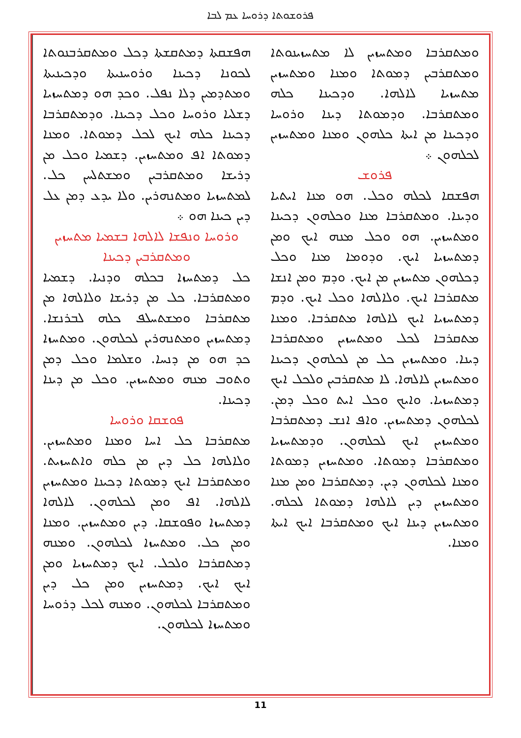ܦܪܘܫܘܬܐ ܕܪܘܚܐ ܥܡ ܠܒܐ
ܗܦܫܩܬܐ ܕܡܬܩܫܬܐ ܕܟܠ ܘܡܬܩܪܒܢܘܬܐ ܠܟܘܢܐ ܕܟܝܢܐ ܘܪܘܚܢܝܬܐ ܘܕܟܝܢܝܬܐ ܘܡܬܕܡܝܢ ܕܠܐ ܢܦܠ. ܘܟܕ ܗܘ ܕܡܬܚܙܝܐ ܕܫܠܝܐ ܘܪܘܚܐ ܘܟܠ ܕܟܝܢܐ. ܘܕܡܬܩܪܒܐ ܕܟܝܢܐ ܟܠܗ ܐܝܟ ܠܟܠ ܕܡܘܬܐ. ܘܡܢܐ ܕܡܘܬܐ ܐܦ ܘܡܬܚܙܝܢ. ܕܫܡܝܐ ܘܟܠ ܡܢ ܕܪܝܫܐ ܘܡܬܩܪܒܝܢ ܘܡܫܬܠܚܢ ܟܠ. ܠܡܬܚܙܝܐ ܘܡܬܢܗܪܝܢ. ܘܠܐ ܝܕܥ ܕܡܢ ܥܠ ܕܝܢ ܟܝܢܐ ܗܘ ܀
ܘܪܘܚܐ ܘܢܦܫܐ ܠܐܠܗܐ ܒܫܡܝܐ ܡܬܚܙܝܢ ܘܡܬܩܪܒܝܢ ܕܟܝܢܐ
ܟܠ ܕܡܬܚܙܐ ܒܟܠܗ ܘܕܢܝܐ. ܕܫܡܝܐ ܘܡܬܩܪܒܐ. ܟܠ ܡܢ ܕܪܝܫܐ ܘܠܐܠܗܐ ܡܢ ܡܬܩܪܒܐ ܘܡܫܬܚܠܦ ܟܠܗ ܠܒܪܢܫܐ. ܕܡܬܚܙܝܢ ܘܡܬܢܗܪܝܢ ܠܟܠܗܘܢ. ܘܡܬܚܙܐ ܟܕ ܗܘ ܡܢ ܕܢܚܐ. ܘܫܠܡܐ ܘܟܠ ܕܡܢ ܘܬܘܒ ܡܢܗ ܘܡܬܚܙܝܢ. ܘܟܠ ܡܢ ܕܝܢܐ ܕܟܝܢܐ.
ܦܘܫܩܐ ܘܪܘܚܐ
ܡܬܩܪܒܐ ܟܠ ܐܚܐ ܘܡܢܐ ܘܡܬܚܙܝܢ. ܘܠܐܠܗܐ ܟܠ ܕܝܢ ܡܢ ܟܠܗ ܘܐܬܚܙܝܬ. ܘܡܬܩܪܒܐ ܐܝܟ ܕܡܘܬܐ ܕܟܝܢܐ ܘܡܬܚܙܝܢ ܠܐܠܗܐ. ܐܦ ܘܡܢ ܠܟܠܗܘܢ. ܠܐܠܗܐ ܕܡܬܚܙܐ ܘܦܘܫܩܐ. ܕܝܢ ܘܡܬܚܙܝܢ. ܘܡܢܐ ܘܡܢ ܟܠ. ܘܡܬܚܙܐ ܠܟܠܗܘܢ. ܘܡܢܗ ܕܡܬܩܪܒܐ ܘܠܟܠ. ܐܝܟ ܕܡܬܚܙܝܐ ܘܡܢ ܐܝܟ ܐܝܟ. ܕܡܬܚܙܝܢ ܘܡܢ ܟܠ ܕܝܢ ܘܡܬܩܪܒܐ ܠܟܠܗܘܢ. ܘܡܢܗ ܠܟܠ ܕܪܘܚܐ ܘܡܬܚܙܐ ܠܟܠܗܘܢ.
ܘܡܬܩܪܒܐ ܘܡܬܚܙܝܢ ܠܐ ܡܬܚܙܝܢܘܬܐ ܘܡܬܩܪܒܝܢ ܕܡܘܬܐ ܘܡܢܐ ܘܡܬܚܙܝܢ ܡܬܚܙܝܐ ܠܐܠܗܐ. ܘܕܟܝܢܐ ܟܠܗ ܘܡܬܩܪܒܐ. ܘܕܡܘܬܐ ܕܝܢܐ ܘܪܘܚܐ ܘܕܟܝܢܐ ܡܢ ܐܝܬܐ ܟܠܗܘܢ ܘܡܢܐ ܘܡܬܚܙܝܢ ܠܟܠܗܘܢ ܀
ܦܪܘܫ
ܗܦܫܩܐ ܠܟܠܗ ܘܟܠ. ܗܘ ܡܢܐ ܐܝܬܝܐ ܘܕܝܢܐ. ܘܡܬܩܪܒܐ ܡܢܐ ܘܟܠܗܘܢ ܕܟܝܢܐ ܘܡܬܚܙܝܢ. ܗܘ ܘܟܠ ܡܢܗ ܐܝܟ ܘܡܢ ܕܡܬܚܙܝܐ ܐܝܟ. ܘܕܘܡܐ ܡܢܐ ܘܟܠ ܕܟܠܗܘܢ ܡܬܚܙܝܢ ܡܢ ܐܝܟ. ܘܕܡ ܘܡܢ ܐܢܫܐ ܡܬܩܪܒܐ ܐܝܟ. ܘܠܐܠܗܐ ܘܟܠ ܐܝܟ. ܘܕܡ ܕܡܬܚܙܝܐ ܐܝܟ ܠܐܠܗܐ ܡܬܩܪܒܐ. ܘܡܢܐ ܡܬܩܪܒܐ ܠܟܠ ܘܡܬܚܙܝܢ ܘܡܬܩܪܒܐ ܕܝܢܐ. ܘܡܬܚܙܝܢ ܟܠ ܡܢ ܠܟܠܗܘܢ ܕܟܝܢܐ ܘܡܬܚܙܝܢ ܠܐܠܗܐ. ܠܐ ܡܬܩܪܒܝܢ ܘܠܟܠ ܐܝܟ ܕܡܬܚܙܝܐ. ܘܐܝܟ ܘܟܠ ܐܝܬ ܘܟܠ ܕܡܢ. ܠܟܠܗܘܢ ܕܡܬܚܙܝܢ. ܘܐܦ ܐܢܫ ܕܡܬܩܪܒܐ ܘܡܬܚܙܝܢ ܐܝܟ ܠܟܠܗܘܢ. ܘܕܡܬܚܙܝܐ ܘܡܬܩܪܒܐ ܕܡܘܬܐ. ܘܡܬܚܙܝܢ ܕܡܘܬܐ ܘܡܢܐ ܠܟܠܗܘܢ ܕܝܢ. ܕܡܬܩܪܒܐ ܘܡܢ ܡܢܐ ܘܡܬܚܙܝܢ ܕܝܢ ܠܐܠܗܐ ܕܡܘܬܐ ܠܟܠܗ. ܘܡܬܚܙܝܢ ܕܝܢܐ ܐܝܟ ܘܡܬܩܪܒܐ ܐܝܟ ܐܝܬܐ ܘܡܢܐ.
11